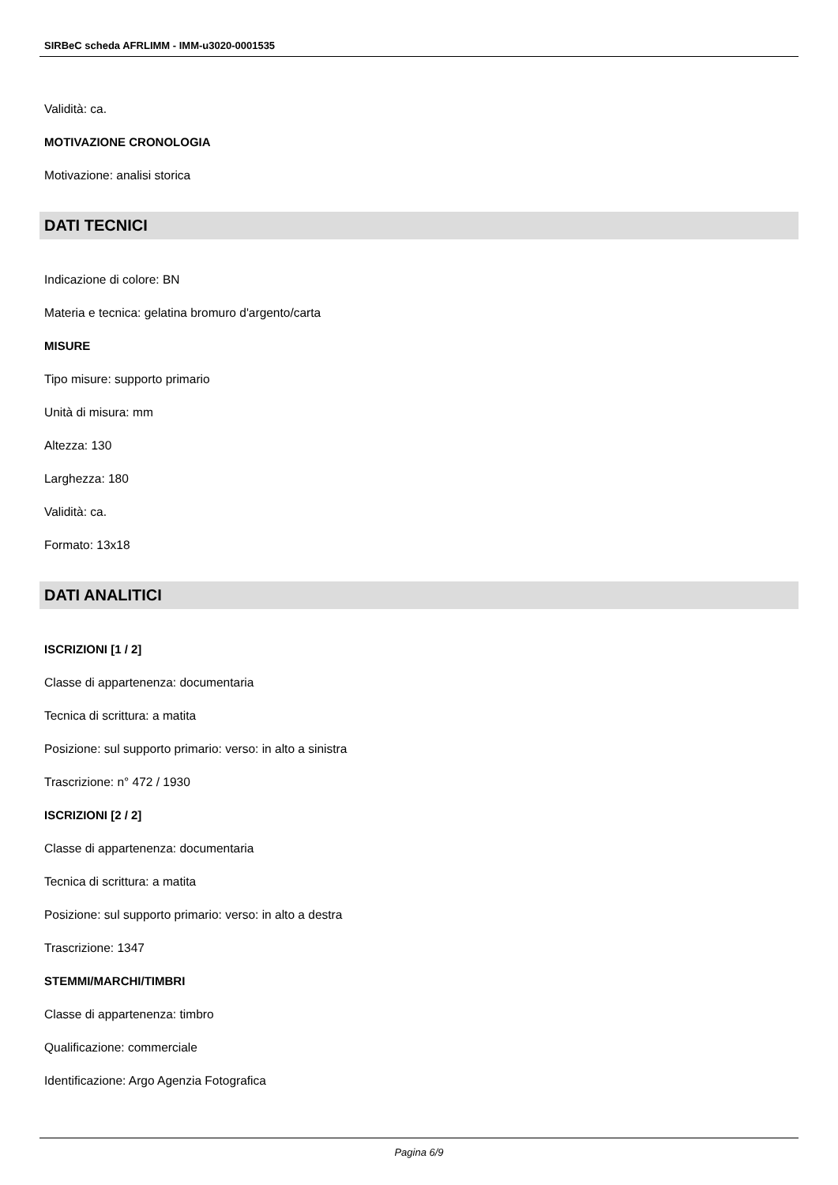SIRBeC scheda AFRLIMM - IMM-u3020-0001535
Validità: ca.
MOTIVAZIONE CRONOLOGIA
Motivazione: analisi storica
DATI TECNICI
Indicazione di colore: BN
Materia e tecnica: gelatina bromuro d'argento/carta
MISURE
Tipo misure: supporto primario
Unità di misura: mm
Altezza: 130
Larghezza: 180
Validità: ca.
Formato: 13x18
DATI ANALITICI
ISCRIZIONI [1 / 2]
Classe di appartenenza: documentaria
Tecnica di scrittura: a matita
Posizione: sul supporto primario: verso: in alto a sinistra
Trascrizione: n° 472 / 1930
ISCRIZIONI [2 / 2]
Classe di appartenenza: documentaria
Tecnica di scrittura: a matita
Posizione: sul supporto primario: verso: in alto a destra
Trascrizione: 1347
STEMMI/MARCHI/TIMBRI
Classe di appartenenza: timbro
Qualificazione: commerciale
Identificazione: Argo Agenzia Fotografica
Pagina 6/9